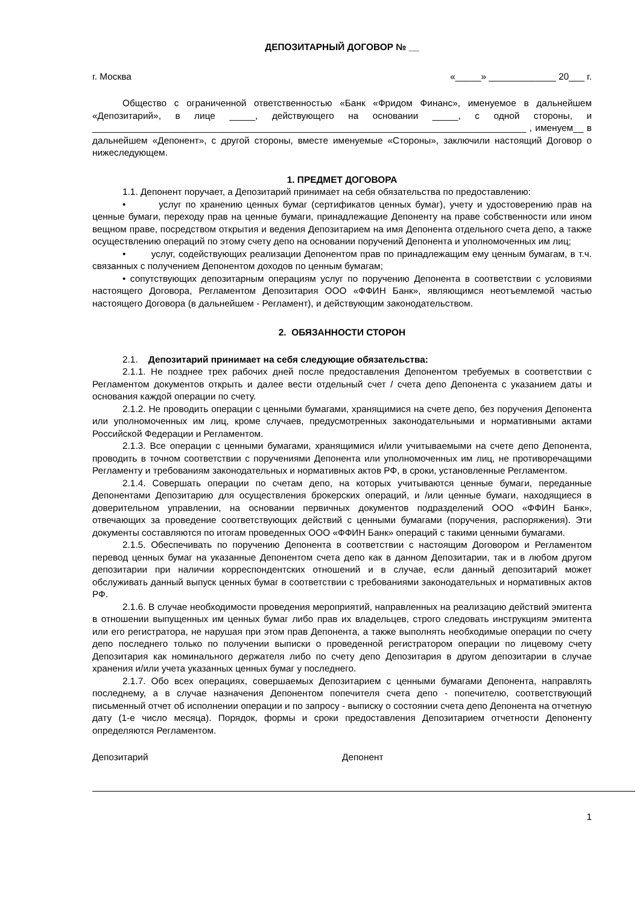ДЕПОЗИТАРНЫЙ ДОГОВОР № __
г. Москва «_____» _____________ 20___ г.
Общество с ограниченной ответственностью «Банк «Фридом Финанс», именуемое в дальнейшем «Депозитарий», в лице _____, действующего на основании _____, с одной стороны, и ____________________________________________________________________________________ , именуем__ в дальнейшем «Депонент», с другой стороны, вместе именуемые «Стороны», заключили настоящий Договор о нижеследующем.
1. ПРЕДМЕТ ДОГОВОРА
1.1. Депонент поручает, а Депозитарий принимает на себя обязательства по предоставлению:
• услуг по хранению ценных бумаг (сертификатов ценных бумаг), учету и удостоверению прав на ценные бумаги, переходу прав на ценные бумаги, принадлежащие Депоненту на праве собственности или ином вещном праве, посредством открытия и ведения Депозитарием на имя Депонента отдельного счета депо, а также осуществлению операций по этому счету депо на основании поручений Депонента и уполномоченных им лиц;
• услуг, содействующих реализации Депонентом прав по принадлежащим ему ценным бумагам, в т.ч. связанных с получением Депонентом доходов по ценным бумагам;
• сопутствующих депозитарным операциям услуг по поручению Депонента в соответствии с условиями настоящего Договора, Регламентом Депозитария ООО «ФФИН Банк», являющимся неотъемлемой частью настоящего Договора (в дальнейшем - Регламент), и действующим законодательством.
2. ОБЯЗАННОСТИ СТОРОН
2.1. Депозитарий принимает на себя следующие обязательства:
2.1.1. Не позднее трех рабочих дней после предоставления Депонентом требуемых в соответствии с Регламентом документов открыть и далее вести отдельный счет / счета депо Депонента с указанием даты и основания каждой операции по счету.
2.1.2. Не проводить операции с ценными бумагами, хранящимися на счете депо, без поручения Депонента или уполномоченных им лиц, кроме случаев, предусмотренных законодательными и нормативными актами Российской Федерации и Регламентом.
2.1.3. Все операции с ценными бумагами, хранящимися и/или учитываемыми на счете депо Депонента, проводить в точном соответствии с поручениями Депонента или уполномоченных им лиц, не противоречащими Регламенту и требованиям законодательных и нормативных актов РФ, в сроки, установленные Регламентом.
2.1.4. Совершать операции по счетам депо, на которых учитываются ценные бумаги, переданные Депонентами Депозитарию для осуществления брокерских операций, и /или ценные бумаги, находящиеся в доверительном управлении, на основании первичных документов подразделений ООО «ФФИН Банк», отвечающих за проведение соответствующих действий с ценными бумагами (поручения, распоряжения). Эти документы составляются по итогам проведенных ООО «ФФИН Банк» операций с такими ценными бумагами.
2.1.5. Обеспечивать по поручению Депонента в соответствии с настоящим Договором и Регламентом перевод ценных бумаг на указанные Депонентом счета депо как в данном Депозитарии, так и в любом другом депозитарии при наличии корреспондентских отношений и в случае, если данный депозитарий может обслуживать данный выпуск ценных бумаг в соответствии с требованиями законодательных и нормативных актов РФ.
2.1.6. В случае необходимости проведения мероприятий, направленных на реализацию действий эмитента в отношении выпущенных им ценных бумаг либо прав их владельцев, строго следовать инструкциям эмитента или его регистратора, не нарушая при этом прав Депонента, а также выполнять необходимые операции по счету депо последнего только по получении выписки о проведенной регистратором операции по лицевому счету Депозитария как номинального держателя либо по счету депо Депозитария в другом депозитарии в случае хранения и/или учета указанных ценных бумаг у последнего.
2.1.7. Обо всех операциях, совершаемых Депозитарием с ценными бумагами Депонента, направлять последнему, а в случае назначения Депонентом попечителя счета депо - попечителю, соответствующий письменный отчет об исполнении операции и по запросу - выписку о состоянии счета депо Депонента на отчетную дату (1-е число месяца). Порядок, формы и сроки предоставления Депозитарием отчетности Депоненту определяются Регламентом.
Депозитарий Депонент
1